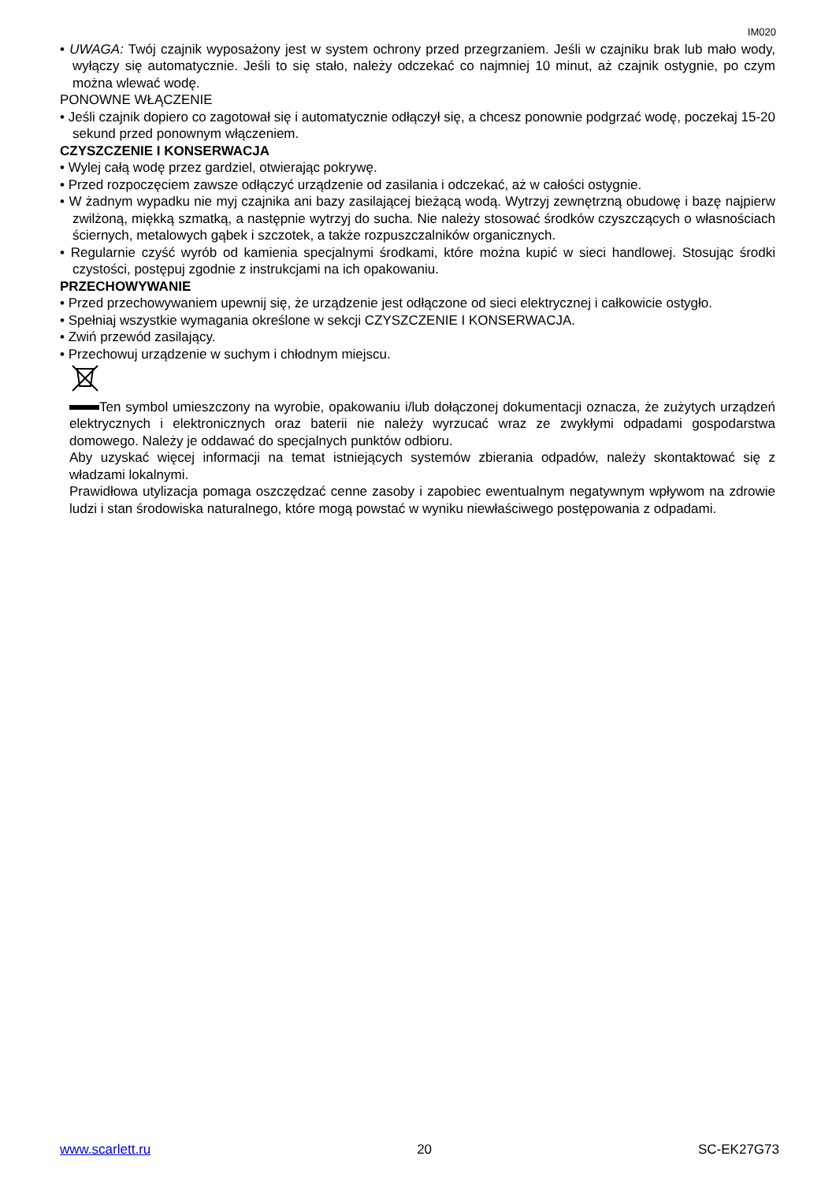IM020
• UWAGA: Twój czajnik wyposażony jest w system ochrony przed przegrzaniem. Jeśli w czajniku brak lub mało wody, wyłączy się automatycznie. Jeśli to się stało, należy odczekać co najmniej 10 minut, aż czajnik ostygnie, po czym można wlewać wodę.
PONOWNE WŁĄCZENIE
• Jeśli czajnik dopiero co zagotował się i automatycznie odłączył się, a chcesz ponownie podgrzać wodę, poczekaj 15-20 sekund przed ponownym włączeniem.
CZYSZCZENIE I KONSERWACJA
• Wylej całą wodę przez gardziel, otwierając pokrywę.
• Przed rozpoczęciem zawsze odłączyć urządzenie od zasilania i odczekać, aż w całości ostygnie.
• W żadnym wypadku nie myj czajnika ani bazy zasilającej bieżącą wodą. Wytrzyj zewnętrzną obudowę i bazę najpierw zwilżoną, miękką szmatką, a następnie wytrzyj do sucha. Nie należy stosować środków czyszczących o własnościach ściernych, metalowych gąbek i szczotek, a także rozpuszczalników organicznych.
• Regularnie czyść wyrób od kamienia specjalnymi środkami, które można kupić w sieci handlowej. Stosując środki czystości, postępuj zgodnie z instrukcjami na ich opakowaniu.
PRZECHOWYWANIE
• Przed przechowywaniem upewnij się, że urządzenie jest odłączone od sieci elektrycznej i całkowicie ostygło.
• Spełniaj wszystkie wymagania określone w sekcji CZYSZCZENIE I KONSERWACJA.
• Zwiń przewód zasilający.
• Przechowuj urządzenie w suchym i chłodnym miejscu.
Ten symbol umieszczony na wyrobie, opakowaniu i/lub dołączonej dokumentacji oznacza, że zużytych urządzeń elektrycznych i elektronicznych oraz baterii nie należy wyrzucać wraz ze zwykłymi odpadami gospodarstwa domowego. Należy je oddawać do specjalnych punktów odbioru.
Aby uzyskać więcej informacji na temat istniejących systemów zbierania odpadów, należy skontaktować się z władzami lokalnymi.
Prawidłowa utylizacja pomaga oszczędzać cenne zasoby i zapobiec ewentualnym negatywnym wpływom na zdrowie ludzi i stan środowiska naturalnego, które mogą powstać w wyniku niewłaściwego postępowania z odpadami.
www.scarlett.ru 20 SC-EK27G73